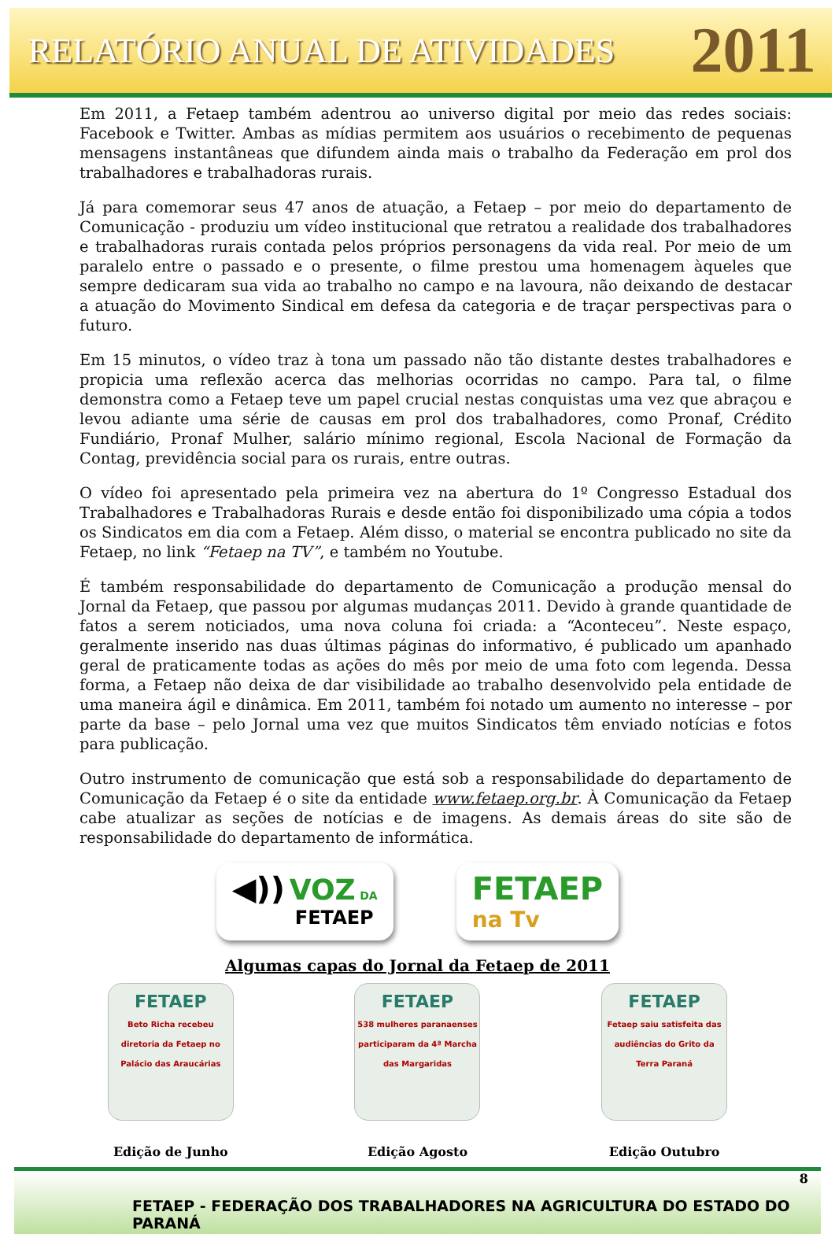RELATÓRIO ANUAL DE ATIVIDADES 2011
Em 2011, a Fetaep também adentrou ao universo digital por meio das redes sociais: Facebook e Twitter. Ambas as mídias permitem aos usuários o recebimento de pequenas mensagens instantâneas que difundem ainda mais o trabalho da Federação em prol dos trabalhadores e trabalhadoras rurais.
Já para comemorar seus 47 anos de atuação, a Fetaep – por meio do departamento de Comunicação - produziu um vídeo institucional que retratou a realidade dos trabalhadores e trabalhadoras rurais contada pelos próprios personagens da vida real. Por meio de um paralelo entre o passado e o presente, o filme prestou uma homenagem àqueles que sempre dedicaram sua vida ao trabalho no campo e na lavoura, não deixando de destacar a atuação do Movimento Sindical em defesa da categoria e de traçar perspectivas para o futuro.
Em 15 minutos, o vídeo traz à tona um passado não tão distante destes trabalhadores e propicia uma reflexão acerca das melhorias ocorridas no campo. Para tal, o filme demonstra como a Fetaep teve um papel crucial nestas conquistas uma vez que abraçou e levou adiante uma série de causas em prol dos trabalhadores, como Pronaf, Crédito Fundiário, Pronaf Mulher, salário mínimo regional, Escola Nacional de Formação da Contag, previdência social para os rurais, entre outras.
O vídeo foi apresentado pela primeira vez na abertura do 1º Congresso Estadual dos Trabalhadores e Trabalhadoras Rurais e desde então foi disponibilizado uma cópia a todos os Sindicatos em dia com a Fetaep. Além disso, o material se encontra publicado no site da Fetaep, no link “Fetaep na TV”, e também no Youtube.
É também responsabilidade do departamento de Comunicação a produção mensal do Jornal da Fetaep, que passou por algumas mudanças 2011. Devido à grande quantidade de fatos a serem noticiados, uma nova coluna foi criada: a “Aconteceu”. Neste espaço, geralmente inserido nas duas últimas páginas do informativo, é publicado um apanhado geral de praticamente todas as ações do mês por meio de uma foto com legenda. Dessa forma, a Fetaep não deixa de dar visibilidade ao trabalho desenvolvido pela entidade de uma maneira ágil e dinâmica. Em 2011, também foi notado um aumento no interesse – por parte da base – pelo Jornal uma vez que muitos Sindicatos têm enviado notícias e fotos para publicação.
Outro instrumento de comunicação que está sob a responsabilidade do departamento de Comunicação da Fetaep é o site da entidade www.fetaep.org.br. À Comunicação da Fetaep cabe atualizar as seções de notícias e de imagens. As demais áreas do site são de responsabilidade do departamento de informática.
◀)) VOZ DA
FETAEP
FETAEP
na Tv
Algumas capas do Jornal da Fetaep de 2011
FETAEP
Beto Richa recebeu diretoria da Fetaep no Palácio das Araucárias
Edição de Junho
FETAEP
538 mulheres paranaenses participaram da 4ª Marcha das Margaridas
Edição Agosto
FETAEP
Fetaep saiu satisfeita das audiências do Grito da Terra Paraná
Edição Outubro
8
FETAEP - FEDERAÇÃO DOS TRABALHADORES NA AGRICULTURA DO ESTADO DO PARANÁ